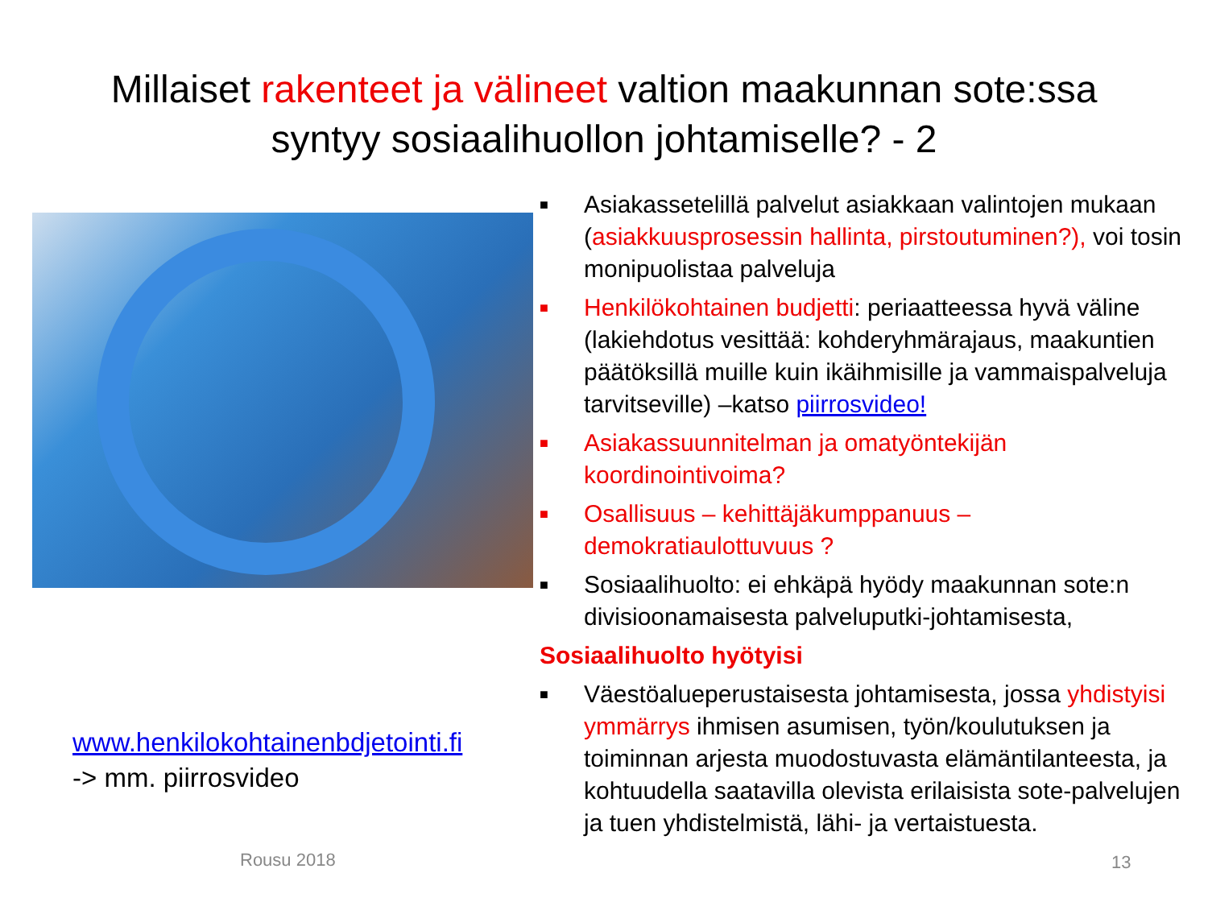Millaiset rakenteet ja välineet valtion maakunnan sote:ssa
syntyy sosiaalihuollon johtamiselle? - 2
www.henkilokohtainenbdjetointi.fi
-> mm. piirrosvideo
■ Asiakassetelillä palvelut asiakkaan valintojen mukaan (asiakkuusprosessin hallinta, pirstoutuminen?), voi tosin monipuolistaa palveluja
■ Henkilökohtainen budjetti: periaatteessa hyvä väline (lakiehdotus vesittää: kohderyhmärajaus, maakuntien päätöksillä muille kuin ikäihmisille ja vammaispalveluja tarvitseville) –katso piirrosvideo!
■ Asiakassuunnitelman ja omatyöntekijän koordinointivoima?
■ Osallisuus – kehittäjäkumppanuus – demokratiaulottuvuus ?
■ Sosiaalihuolto: ei ehkäpä hyödy maakunnan sote:n divisioonamaisesta palveluputki-johtamisesta,
Sosiaalihuolto hyötyisi
■ Väestöalueperustaisesta johtamisesta, jossa yhdistyisi ymmärrys ihmisen asumisen, työn/koulutuksen ja toiminnan arjesta muodostuvasta elämäntilanteesta, ja kohtuudella saatavilla olevista erilaisista sote-palvelujen ja tuen yhdistelmistä, lähi- ja vertaistuesta.
Rousu 2018 13